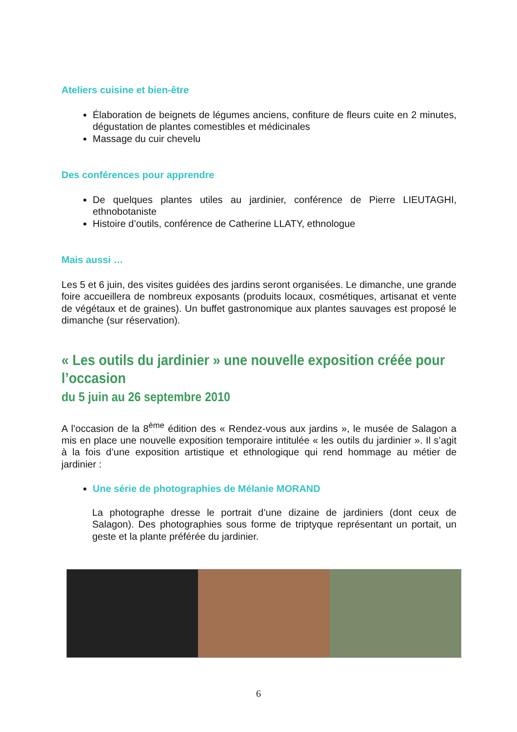Ateliers cuisine et bien-être
Élaboration de beignets de légumes anciens, confiture de fleurs cuite en 2 minutes, dégustation de plantes comestibles et médicinales
Massage du cuir chevelu
Des conférences pour apprendre
De quelques plantes utiles au jardinier, conférence de Pierre LIEUTAGHI, ethnobotaniste
Histoire d’outils, conférence de Catherine LLATY, ethnologue
Mais aussi …
Les 5 et 6 juin, des visites guidées des jardins seront organisées. Le dimanche, une grande foire accueillera de nombreux exposants (produits locaux, cosmétiques, artisanat et vente de végétaux et de graines). Un buffet gastronomique aux plantes sauvages est proposé le dimanche (sur réservation).
« Les outils du jardinier » une nouvelle exposition créée pour l’occasion
du 5 juin au 26 septembre 2010
A l’occasion de la 8<sup>ème</sup> édition des « Rendez-vous aux jardins », le musée de Salagon a mis en place une nouvelle exposition temporaire intitulée « les outils du jardinier ». Il s’agit à la fois d’une exposition artistique et ethnologique qui rend hommage au métier de jardinier :
Une série de photographies de Mélanie MORAND
La photographe dresse le portrait d’une dizaine de jardiniers (dont ceux de Salagon). Des photographies sous forme de triptyque représentant un portait, un geste et la plante préférée du jardinier.
6